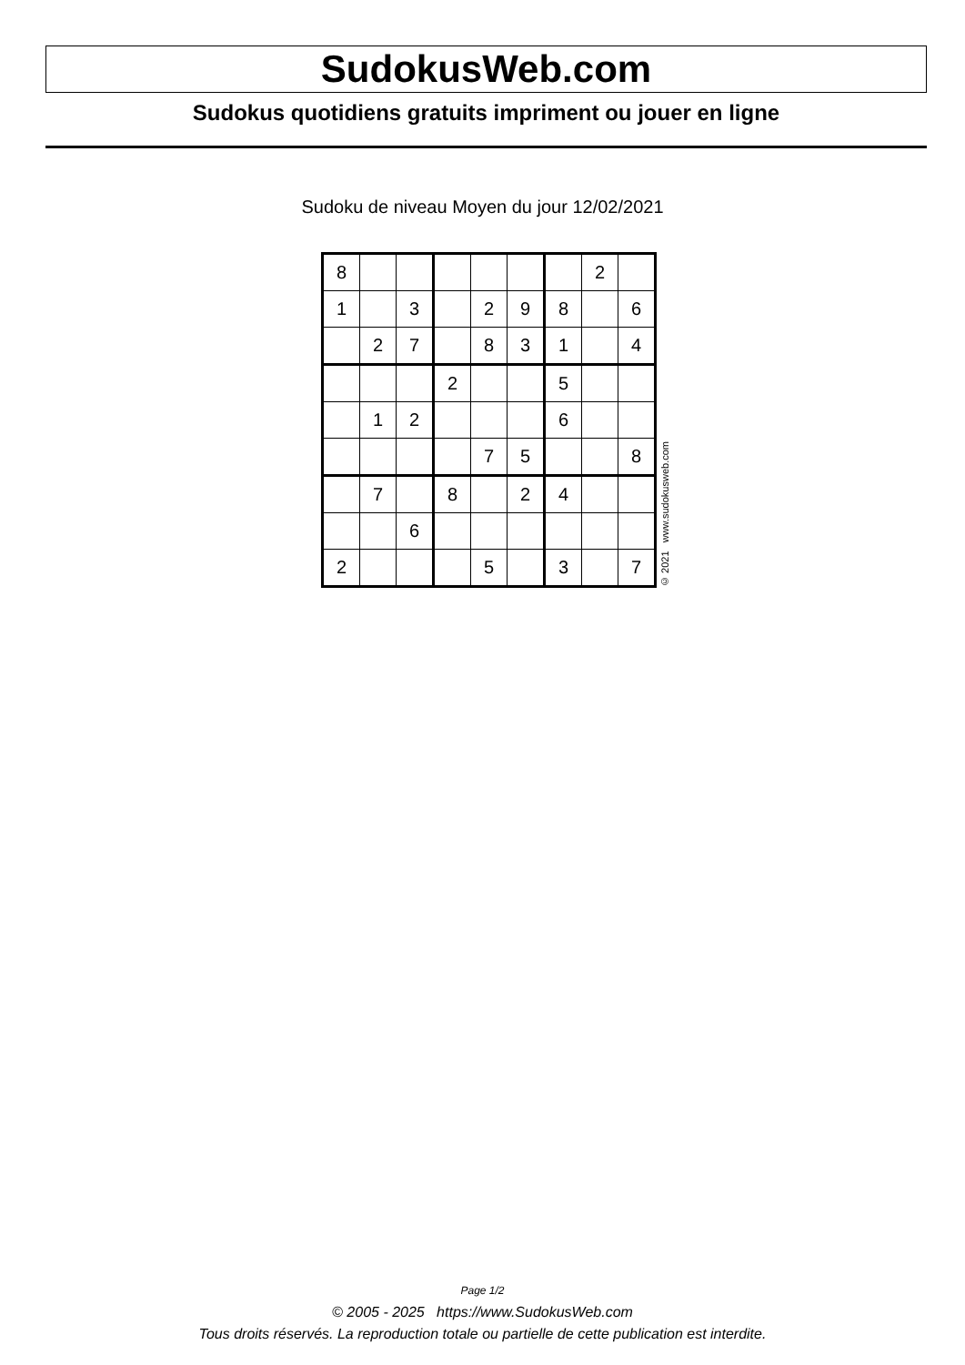SudokusWeb.com
Sudokus quotidiens gratuits impriment ou jouer en ligne
Sudoku de niveau Moyen du jour 12/02/2021
| 8 | | | | | | | 2 | |
| 1 | | 3 | | 2 | 9 | 8 | | 6 |
| | 2 | 7 | | 8 | 3 | 1 | | 4 |
| | | | 2 | | | 5 | | |
| | 1 | 2 | | | | 6 | | |
| | | | | 7 | 5 | | | 8 |
| | 7 | | 8 | | 2 | 4 | | |
| | | 6 | | | | | | |
| 2 | | | | 5 | | 3 | | 7 |
© 2021 www.sudokusweb.com
Page 1/2
© 2005 - 2025 https://www.SudokusWeb.com
Tous droits réservés. La reproduction totale ou partielle de cette publication est interdite.